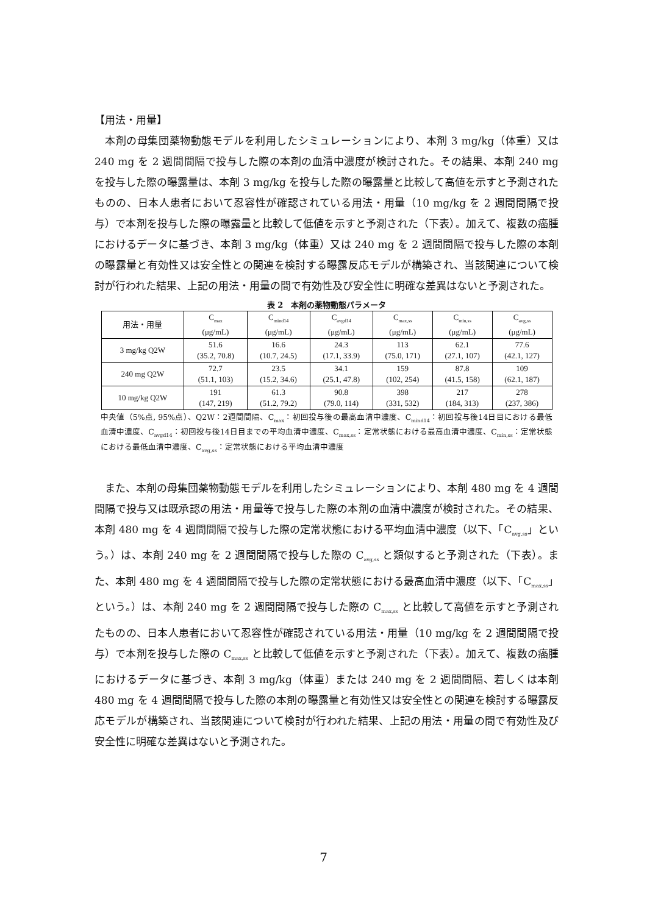【用法・用量】
本剤の母集団薬物動態モデルを利用したシミュレーションにより、本剤 3 mg/kg（体重）又は 240 mg を 2 週間間隔で投与した際の本剤の血清中濃度が検討された。その結果、本剤 240 mg を投与した際の曝露量は、本剤 3 mg/kg を投与した際の曝露量と比較して高値を示すと予測されたものの、日本人患者において忍容性が確認されている用法・用量（10 mg/kg を 2 週間間隔で投与）で本剤を投与した際の曝露量と比較して低値を示すと予測された（下表）。加えて、複数の癌腫におけるデータに基づき、本剤 3 mg/kg（体重）又は 240 mg を 2 週間間隔で投与した際の本剤の曝露量と有効性又は安全性との関連を検討する曝露反応モデルが構築され、当該関連について検討が行われた結果、上記の用法・用量の間で有効性及び安全性に明確な差異はないと予測された。
表 2　本剤の薬物動態パラメータ
| 用法・用量 | C<sub>max</sub> (μg/mL) | C<sub>mind14</sub> (μg/mL) | C<sub>avgd14</sub> (μg/mL) | C<sub>max,ss</sub> (μg/mL) | C<sub>min,ss</sub> (μg/mL) | C<sub>avg,ss</sub> (μg/mL) |
| --- | --- | --- | --- | --- | --- | --- |
| 3 mg/kg Q2W | 51.6 (35.2, 70.8) | 16.6 (10.7, 24.5) | 24.3 (17.1, 33.9) | 113 (75.0, 171) | 62.1 (27.1, 107) | 77.6 (42.1, 127) |
| 240 mg Q2W | 72.7 (51.1, 103) | 23.5 (15.2, 34.6) | 34.1 (25.1, 47.8) | 159 (102, 254) | 87.8 (41.5, 158) | 109 (62.1, 187) |
| 10 mg/kg Q2W | 191 (147, 219) | 61.3 (51.2, 79.2) | 90.8 (79.0, 114) | 398 (331, 532) | 217 (184, 313) | 278 (237, 386) |
中央値（5%点, 95%点）、Q2W：2週間間隔、C<sub>max</sub>：初回投与後の最高血清中濃度、C<sub>mind14</sub>：初回投与後14日目における最低血清中濃度、C<sub>avgd14</sub>：初回投与後14日目までの平均血清中濃度、C<sub>max,ss</sub>：定常状態における最高血清中濃度、C<sub>min,ss</sub>：定常状態における最低血清中濃度、C<sub>avg,ss</sub>：定常状態における平均血清中濃度
また、本剤の母集団薬物動態モデルを利用したシミュレーションにより、本剤 480 mg を 4 週間間隔で投与又は既承認の用法・用量等で投与した際の本剤の血清中濃度が検討された。その結果、本剤 480 mg を 4 週間間隔で投与した際の定常状態における平均血清中濃度（以下、「C<sub>avg,ss</sub>」という。）は、本剤 240 mg を 2 週間間隔で投与した際の C<sub>avg,ss</sub> と類似すると予測された（下表）。また、本剤 480 mg を 4 週間間隔で投与した際の定常状態における最高血清中濃度（以下、「C<sub>max,ss</sub>」という。）は、本剤 240 mg を 2 週間間隔で投与した際の C<sub>max,ss</sub> と比較して高値を示すと予測されたものの、日本人患者において忍容性が確認されている用法・用量（10 mg/kg を 2 週間間隔で投与）で本剤を投与した際の C<sub>max,ss</sub> と比較して低値を示すと予測された（下表）。加えて、複数の癌腫におけるデータに基づき、本剤 3 mg/kg（体重）または 240 mg を 2 週間間隔、若しくは本剤 480 mg を 4 週間間隔で投与した際の本剤の曝露量と有効性又は安全性との関連を検討する曝露反応モデルが構築され、当該関連について検討が行われた結果、上記の用法・用量の間で有効性及び安全性に明確な差異はないと予測された。
7